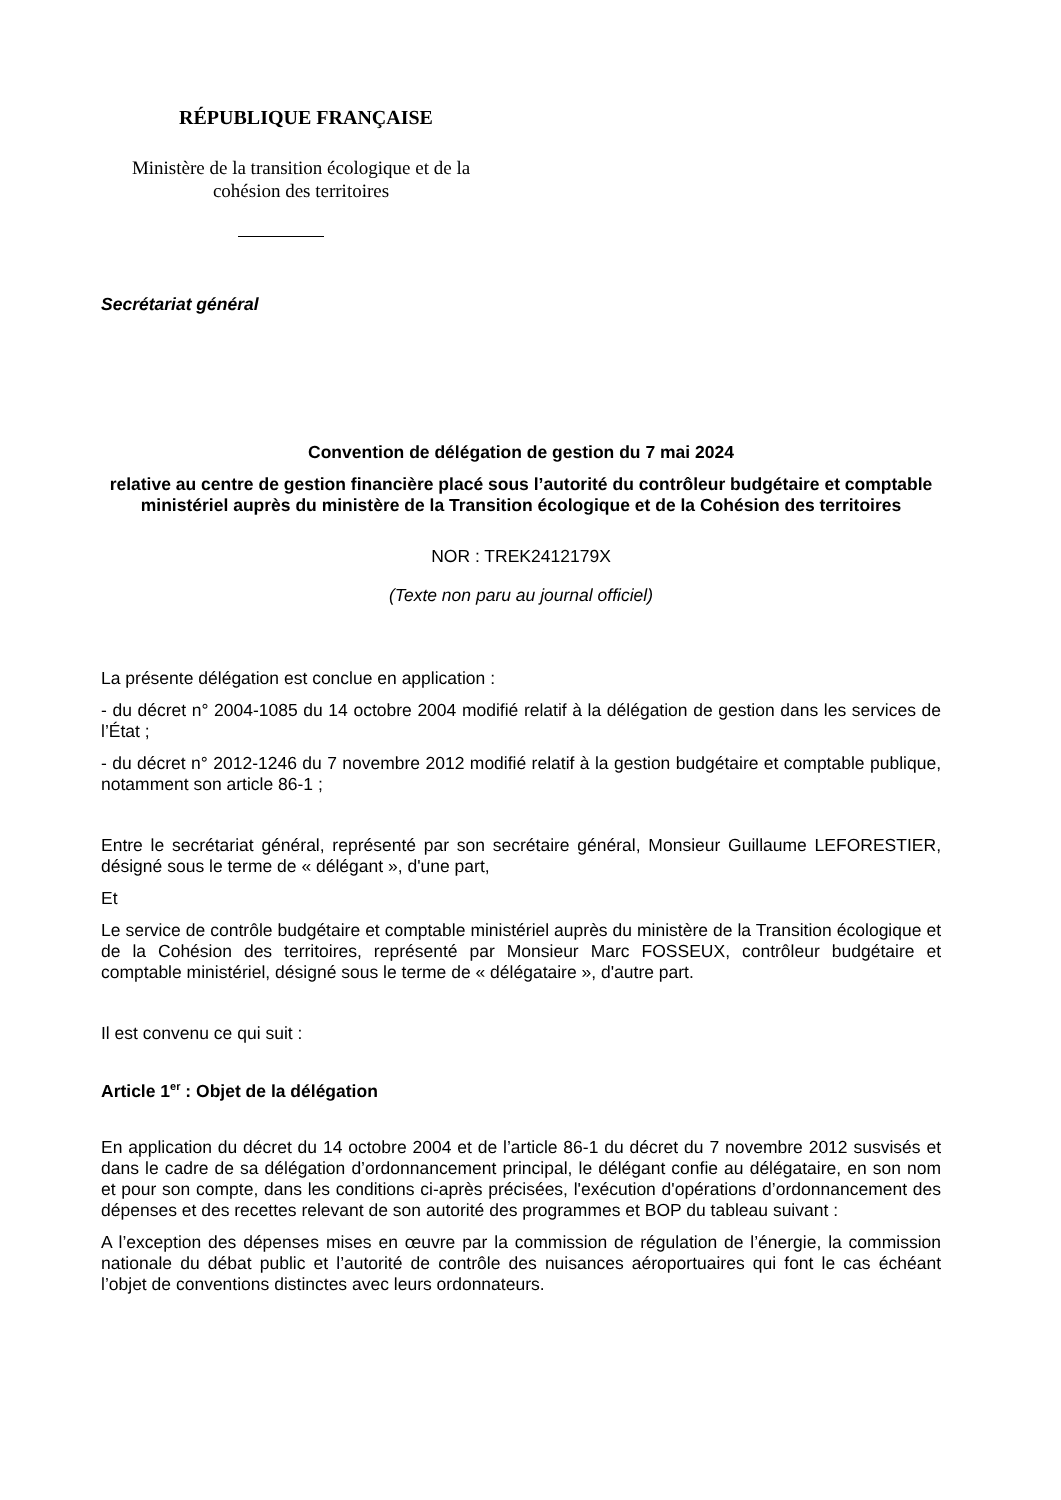RÉPUBLIQUE FRANÇAISE
Ministère de la transition écologique et de la cohésion des territoires
Secrétariat général
Convention de délégation de gestion du 7 mai 2024
relative au centre de gestion financière placé sous l’autorité du contrôleur budgétaire et comptable ministériel auprès du ministère de la Transition écologique et de la Cohésion des territoires
NOR : TREK2412179X
(Texte non paru au journal officiel)
La présente délégation est conclue en application :
- du décret n° 2004-1085 du 14 octobre 2004 modifié relatif à la délégation de gestion dans les services de l’État ;
- du décret n° 2012-1246 du 7 novembre 2012 modifié relatif à la gestion budgétaire et comptable publique, notamment son article 86-1 ;
Entre le secrétariat général, représenté par son secrétaire général, Monsieur Guillaume LEFORESTIER, désigné sous le terme de « délégant », d'une part,
Et
Le service de contrôle budgétaire et comptable ministériel auprès du ministère de la Transition écologique et de la Cohésion des territoires, représenté par Monsieur Marc FOSSEUX, contrôleur budgétaire et comptable ministériel, désigné sous le terme de « délégataire », d'autre part.
Il est convenu ce qui suit :
Article 1<sup>er</sup> : Objet de la délégation
En application du décret du 14 octobre 2004 et de l’article 86-1 du décret du 7 novembre 2012 susvisés et dans le cadre de sa délégation d’ordonnancement principal, le délégant confie au délégataire, en son nom et pour son compte, dans les conditions ci-après précisées, l'exécution d'opérations d’ordonnancement des dépenses et des recettes relevant de son autorité des programmes et BOP du tableau suivant :
A l’exception des dépenses mises en œuvre par la commission de régulation de l’énergie, la commission nationale du débat public et l’autorité de contrôle des nuisances aéroportuaires qui font le cas échéant l’objet de conventions distinctes avec leurs ordonnateurs.